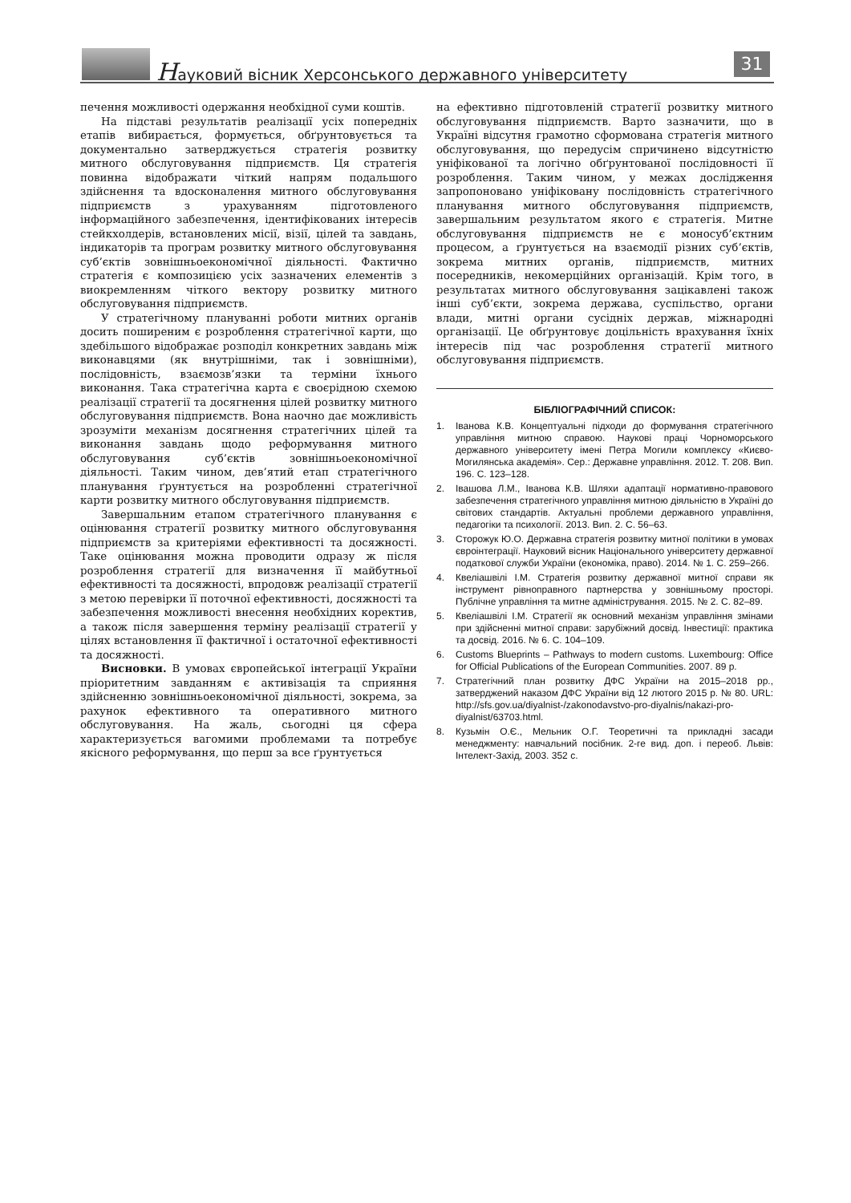Науковий вісник Херсонського державного університету
31
печення можливості одержання необхідної суми коштів.
На підставі результатів реалізації усіх попередніх етапів вибирається, формується, обґрунтовується та документально затверджується стратегія розвитку митного обслуговування підприємств. Ця стратегія повинна відображати чіткий напрям подальшого здійснення та вдосконалення митного обслуговування підприємств з урахуванням підготовленого інформаційного забезпечення, ідентифікованих інтересів стейкхолдерів, встановлених місії, візії, цілей та завдань, індикаторів та програм розвитку митного обслуговування суб’єктів зовнішньоекономічної діяльності. Фактично стратегія є композицією усіх зазначених елементів з виокремленням чіткого вектору розвитку митного обслуговування підприємств.
У стратегічному плануванні роботи митних органів досить поширеним є розроблення стратегічної карти, що здебільшого відображає розподіл конкретних завдань між виконавцями (як внутрішніми, так і зовнішніми), послідовність, взаємозв’язки та терміни їхнього виконання. Така стратегічна карта є своєрідною схемою реалізації стратегії та досягнення цілей розвитку митного обслуговування підприємств. Вона наочно дає можливість зрозуміти механізм досягнення стратегічних цілей та виконання завдань щодо реформування митного обслуговування суб’єктів зовнішньоекономічної діяльності. Таким чином, дев’ятий етап стратегічного планування ґрунтується на розробленні стратегічної карти розвитку митного обслуговування підприємств.
Завершальним етапом стратегічного планування є оцінювання стратегії розвитку митного обслуговування підприємств за критеріями ефективності та досяжності. Таке оцінювання можна проводити одразу ж після розроблення стратегії для визначення її майбутньої ефективності та досяжності, впродовж реалізації стратегії з метою перевірки її поточної ефективності, досяжності та забезпечення можливості внесення необхідних коректив, а також після завершення терміну реалізації стратегії у цілях встановлення її фактичної і остаточної ефективності та досяжності.
Висновки. В умовах європейської інтеграції України пріоритетним завданням є активізація та сприяння здійсненню зовнішньоекономічної діяльності, зокрема, за рахунок ефективного та оперативного митного обслуговування. На жаль, сьогодні ця сфера характеризується вагомими проблемами та потребує якісного реформування, що перш за все ґрунтується
на ефективно підготовленій стратегії розвитку митного обслуговування підприємств. Варто зазначити, що в Україні відсутня грамотно сформована стратегія митного обслуговування, що передусім спричинено відсутністю уніфікованої та логічно обґрунтованої послідовності її розроблення. Таким чином, у межах дослідження запропоновано уніфіковану послідовність стратегічного планування митного обслуговування підприємств, завершальним результатом якого є стратегія. Митне обслуговування підприємств не є моносуб’єктним процесом, а ґрунтується на взаємодії різних суб’єктів, зокрема митних органів, підприємств, митних посередників, некомерційних організацій. Крім того, в результатах митного обслуговування зацікавлені також інші суб’єкти, зокрема держава, суспільство, органи влади, митні органи сусідніх держав, міжнародні організації. Це обґрунтовує доцільність врахування їхніх інтересів під час розроблення стратегії митного обслуговування підприємств.
БІБЛІОГРАФІЧНИЙ СПИСОК:
1. Іванова К.В. Концептуальні підходи до формування стратегічного управління митною справою. Наукові праці Чорноморського державного університету імені Петра Могили комплексу «Києво-Могилянська академія». Сер.: Державне управління. 2012. Т. 208. Вип. 196. С. 123–128.
2. Івашова Л.М., Іванова К.В. Шляхи адаптації нормативно-правового забезпечення стратегічного управління митною діяльністю в Україні до світових стандартів. Актуальні проблеми державного управління, педагогіки та психології. 2013. Вип. 2. С. 56–63.
3. Сторожук Ю.О. Державна стратегія розвитку митної політики в умовах євроінтеграції. Науковий вісник Національного університету державної податкової служби України (економіка, право). 2014. № 1. С. 259–266.
4. Квеліашвілі І.М. Стратегія розвитку державної митної справи як інструмент рівноправного партнерства у зовнішньому просторі. Публічне управління та митне адміністрування. 2015. № 2. С. 82–89.
5. Квеліашвілі І.М. Стратегії як основний механізм управління змінами при здійсненні митної справи: зарубіжний досвід. Інвестиції: практика та досвід. 2016. № 6. С. 104–109.
6. Customs Blueprints – Pathways to modern customs. Luxembourg: Office for Official Publications of the European Communities. 2007. 89 p.
7. Стратегічний план розвитку ДФС України на 2015–2018 рр., затверджений наказом ДФС України від 12 лютого 2015 р. № 80. URL: http://sfs.gov.ua/diyalnist-/zakonodavstvo-pro-diyalnis/nakazi-pro-diyalnist/63703.html.
8. Кузьмін О.Є., Мельник О.Г. Теоретичні та прикладні засади менеджменту: навчальний посібник. 2-ге вид. доп. і переоб. Львів: Інтелект-Захід, 2003. 352 с.